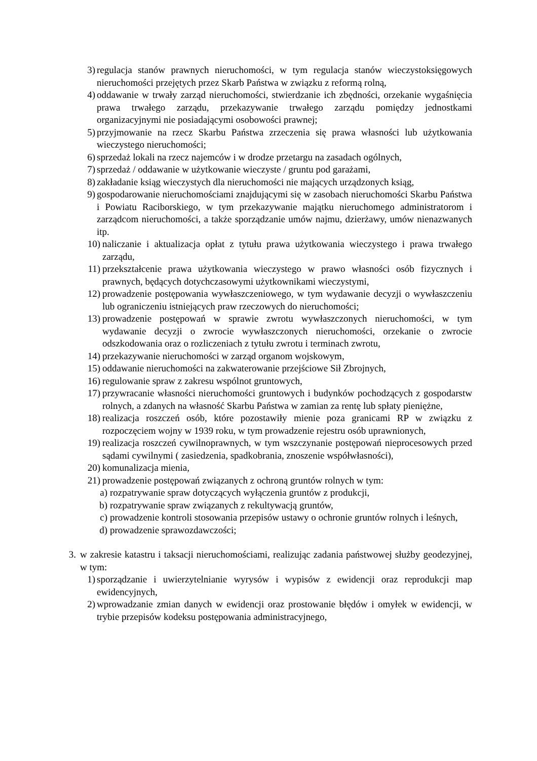3) regulacja stanów prawnych nieruchomości, w tym regulacja stanów wieczystoksięgowych nieruchomości przejętych przez Skarb Państwa w związku z reformą rolną,
4) oddawanie w trwały zarząd nieruchomości, stwierdzanie ich zbędności, orzekanie wygaśnięcia prawa trwałego zarządu, przekazywanie trwałego zarządu pomiędzy jednostkami organizacyjnymi nie posiadającymi osobowości prawnej;
5) przyjmowanie na rzecz Skarbu Państwa zrzeczenia się prawa własności lub użytkowania wieczystego nieruchomości;
6) sprzedaż lokali na rzecz najemców i w drodze przetargu na zasadach ogólnych,
7) sprzedaż / oddawanie w użytkowanie wieczyste / gruntu pod garażami,
8) zakładanie ksiąg wieczystych dla nieruchomości nie mających urządzonych ksiąg,
9) gospodarowanie nieruchomościami znajdującymi się w zasobach nieruchomości Skarbu Państwa i Powiatu Raciborskiego, w tym przekazywanie majątku nieruchomego administratorom i zarządcom nieruchomości, a także sporządzanie umów najmu, dzierżawy, umów nienazwanych itp.
10) naliczanie i aktualizacja opłat z tytułu prawa użytkowania wieczystego i prawa trwałego zarządu,
11) przekształcenie prawa użytkowania wieczystego w prawo własności osób fizycznych i prawnych, będących dotychczasowymi użytkownikami wieczystymi,
12) prowadzenie postępowania wywłaszczeniowego, w tym wydawanie decyzji o wywłaszczeniu lub ograniczeniu istniejących praw rzeczowych do nieruchomości;
13) prowadzenie postępowań w sprawie zwrotu wywłaszczonych nieruchomości, w tym wydawanie decyzji o zwrocie wywłaszczonych nieruchomości, orzekanie o zwrocie odszkodowania oraz o rozliczeniach z tytułu zwrotu i terminach zwrotu,
14) przekazywanie nieruchomości w zarząd organom wojskowym,
15) oddawanie nieruchomości na zakwaterowanie przejściowe Sił Zbrojnych,
16) regulowanie spraw z zakresu wspólnot gruntowych,
17) przywracanie własności nieruchomości gruntowych i budynków pochodzących z gospodarstw rolnych, a zdanych na własność Skarbu Państwa w zamian za rentę lub spłaty pieniężne,
18) realizacja roszczeń osób, które pozostawiły mienie poza granicami RP w związku z rozpoczęciem wojny w 1939 roku, w tym prowadzenie rejestru osób uprawnionych,
19) realizacja roszczeń cywilnoprawnych, w tym wszczynanie postępowań nieprocesowych przed sądami cywilnymi ( zasiedzenia, spadkobrania, znoszenie współwłasności),
20) komunalizacja mienia,
21) prowadzenie postępowań związanych z ochroną gruntów rolnych w tym:
a) rozpatrywanie spraw dotyczących wyłączenia gruntów z produkcji,
b) rozpatrywanie spraw związanych z rekultywacją gruntów,
c) prowadzenie kontroli stosowania przepisów ustawy o ochronie gruntów rolnych i leśnych,
d) prowadzenie sprawozdawczości;
3. w zakresie katastru i taksacji nieruchomościami, realizując zadania państwowej służby geodezyjnej, w tym:
1) sporządzanie i uwierzytelnianie wyrysów i wypisów z ewidencji oraz reprodukcji map ewidencyjnych,
2) wprowadzanie zmian danych w ewidencji oraz prostowanie błędów i omyłek w ewidencji, w trybie przepisów kodeksu postępowania administracyjnego,